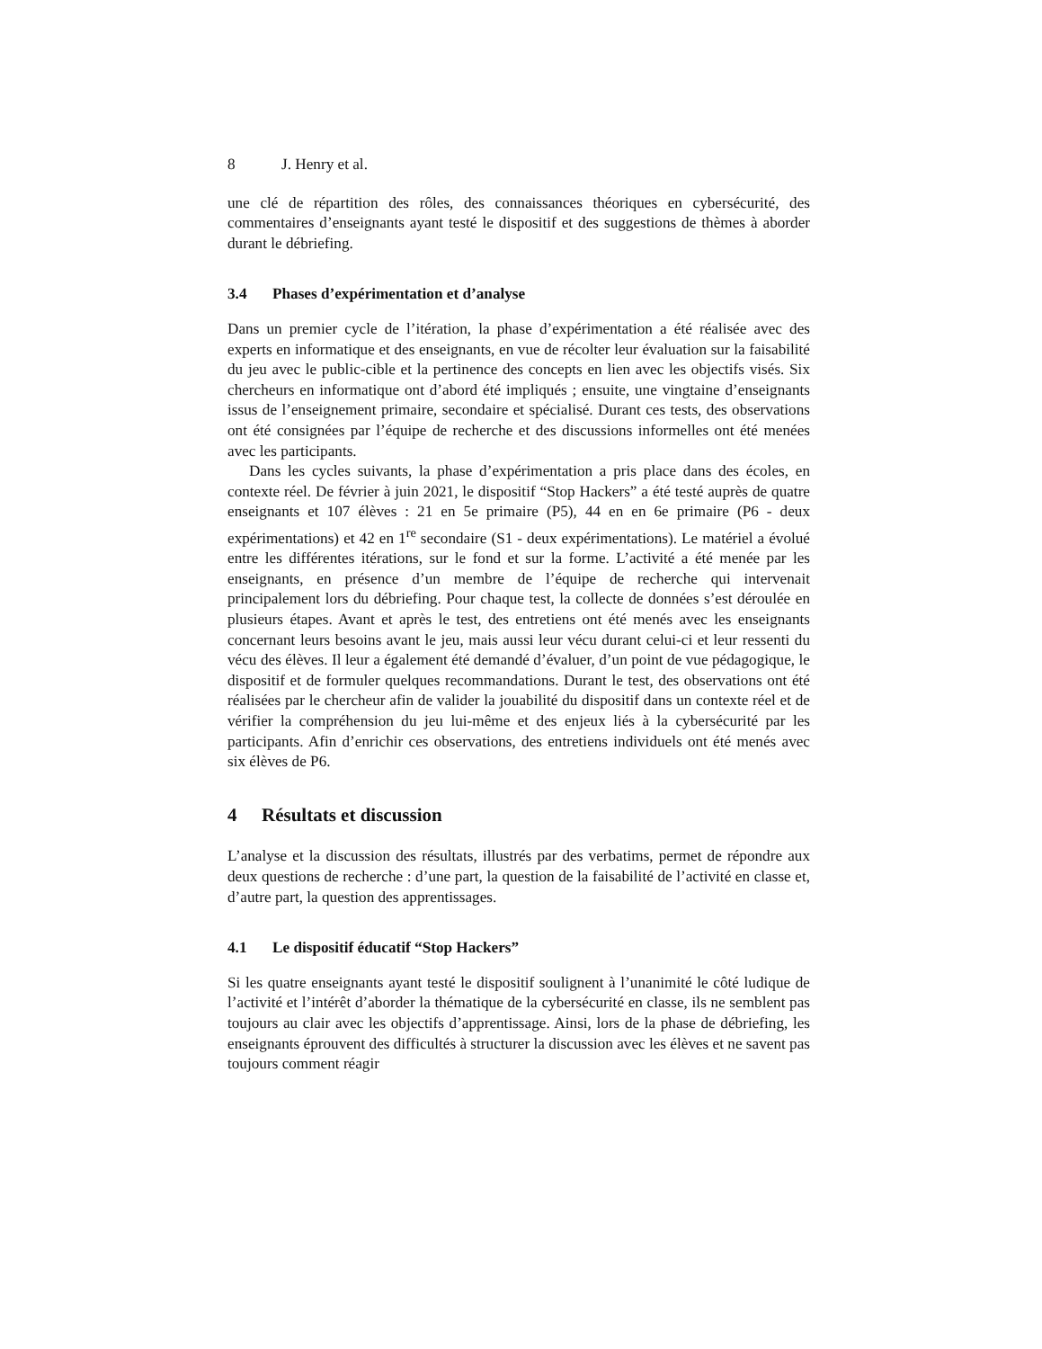8 J. Henry et al.
une clé de répartition des rôles, des connaissances théoriques en cybersécurité, des commentaires d’enseignants ayant testé le dispositif et des suggestions de thèmes à aborder durant le débriefing.
3.4 Phases d’expérimentation et d’analyse
Dans un premier cycle de l’itération, la phase d’expérimentation a été réalisée avec des experts en informatique et des enseignants, en vue de récolter leur évaluation sur la faisabilité du jeu avec le public-cible et la pertinence des concepts en lien avec les objectifs visés. Six chercheurs en informatique ont d’abord été impliqués ; ensuite, une vingtaine d’enseignants issus de l’enseignement primaire, secondaire et spécialisé. Durant ces tests, des observations ont été consignées par l’équipe de recherche et des discussions informelles ont été menées avec les participants.
Dans les cycles suivants, la phase d’expérimentation a pris place dans des écoles, en contexte réel. De février à juin 2021, le dispositif “Stop Hackers” a été testé auprès de quatre enseignants et 107 élèves : 21 en 5e primaire (P5), 44 en en 6e primaire (P6 - deux expérimentations) et 42 en 1<sup>re</sup> secondaire (S1 - deux expérimentations). Le matériel a évolué entre les différentes itérations, sur le fond et sur la forme. L’activité a été menée par les enseignants, en présence d’un membre de l’équipe de recherche qui intervenait principalement lors du débriefing. Pour chaque test, la collecte de données s’est déroulée en plusieurs étapes. Avant et après le test, des entretiens ont été menés avec les enseignants concernant leurs besoins avant le jeu, mais aussi leur vécu durant celui-ci et leur ressenti du vécu des élèves. Il leur a également été demandé d’évaluer, d’un point de vue pédagogique, le dispositif et de formuler quelques recommandations. Durant le test, des observations ont été réalisées par le chercheur afin de valider la jouabilité du dispositif dans un contexte réel et de vérifier la compréhension du jeu lui-même et des enjeux liés à la cybersécurité par les participants. Afin d’enrichir ces observations, des entretiens individuels ont été menés avec six élèves de P6.
4 Résultats et discussion
L’analyse et la discussion des résultats, illustrés par des verbatims, permet de répondre aux deux questions de recherche : d’une part, la question de la faisabilité de l’activité en classe et, d’autre part, la question des apprentissages.
4.1 Le dispositif éducatif “Stop Hackers”
Si les quatre enseignants ayant testé le dispositif soulignent à l’unanimité le côté ludique de l’activité et l’intérêt d’aborder la thématique de la cybersécurité en classe, ils ne semblent pas toujours au clair avec les objectifs d’apprentissage. Ainsi, lors de la phase de débriefing, les enseignants éprouvent des difficultés à structurer la discussion avec les élèves et ne savent pas toujours comment réagir